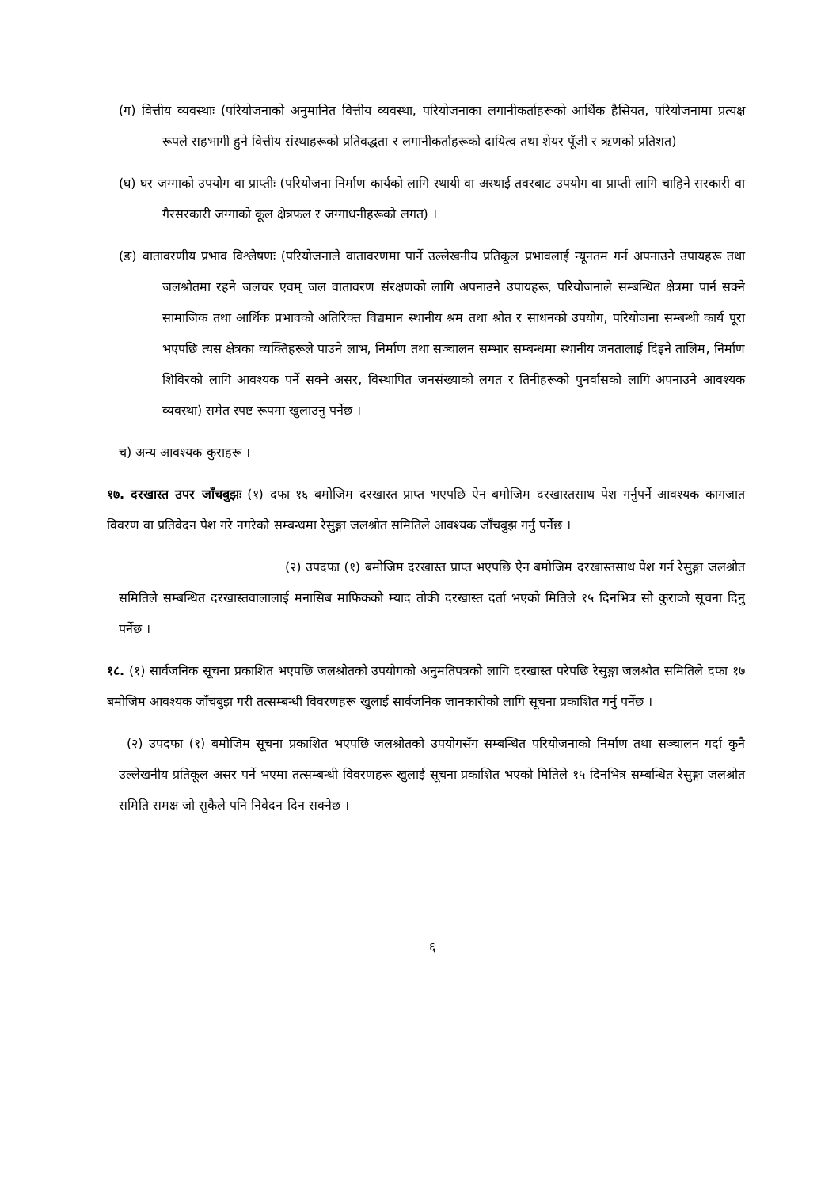(ग) वित्तीय व्यवस्थाः (परियोजनाको अनुमानित वित्तीय व्यवस्था, परियोजनाका लगानीकर्ताहरूको आर्थिक हैसियत, परियोजनामा प्रत्यक्ष रूपले सहभागी हुने वित्तीय संस्थाहरूको प्रतिवद्धता र लगानीकर्ताहरूको दायित्व तथा शेयर पूँजी र ऋणको प्रतिशत)
(घ) घर जग्गाको उपयोग वा प्राप्तीः (परियोजना निर्माण कार्यको लागि स्थायी वा अस्थाई तवरबाट उपयोग वा प्राप्ती लागि चाहिने सरकारी वा गैरसरकारी जग्गाको कूल क्षेत्रफल र जग्गाधनीहरूको लगत) ।
(ङ) वातावरणीय प्रभाव विश्लेषणः (परियोजनाले वातावरणमा पार्ने उल्लेखनीय प्रतिकूल प्रभावलाई न्यूनतम गर्न अपनाउने उपायहरू तथा जलश्रोतमा रहने जलचर एवम् जल वातावरण संरक्षणको लागि अपनाउने उपायहरू, परियोजनाले सम्बन्धित क्षेत्रमा पार्न सक्ने सामाजिक तथा आर्थिक प्रभावको अतिरिक्त विद्यमान स्थानीय श्रम तथा श्रोत र साधनको उपयोग, परियोजना सम्बन्धी कार्य पूरा भएपछि त्यस क्षेत्रका व्यक्तिहरूले पाउने लाभ, निर्माण तथा सञ्चालन सम्भार सम्बन्धमा स्थानीय जनतालाई दिइने तालिम, निर्माण शिविरको लागि आवश्यक पर्ने सक्ने असर, विस्थापित जनसंख्याको लगत र तिनीहरूको पुनर्वासको लागि अपनाउने आवश्यक व्यवस्था) समेत स्पष्ट रूपमा खुलाउनु पर्नेछ ।
च) अन्य आवश्यक कुराहरू ।
१७. दरखास्त उपर जाँचबुझः (१) दफा १६ बमोजिम दरखास्त प्राप्त भएपछि ऐन बमोजिम दरखास्तसाथ पेश गर्नुपर्ने आवश्यक कागजात विवरण वा प्रतिवेदन पेश गरे नगरेको सम्बन्धमा रेसुङ्गा जलश्रोत समितिले आवश्यक जाँचबुझ गर्नु पर्नेछ ।
(२) उपदफा (१) बमोजिम दरखास्त प्राप्त भएपछि ऐन बमोजिम दरखास्तसाथ पेश गर्न रेसुङ्गा जलश्रोत समितिले सम्बन्धित दरखास्तवालालाई मनासिब माफिकको म्याद तोकी दरखास्त दर्ता भएको मितिले १५ दिनभित्र सो कुराको सूचना दिनु पर्नेछ ।
१८. (१) सार्वजनिक सूचना प्रकाशित भएपछि जलश्रोतको उपयोगको अनुमतिपत्रको लागि दरखास्त परेपछि रेसुङ्गा जलश्रोत समितिले दफा १७ बमोजिम आवश्यक जाँचबुझ गरी तत्सम्बन्धी विवरणहरू खुलाई सार्वजनिक जानकारीको लागि सूचना प्रकाशित गर्नु पर्नेछ ।
(२) उपदफा (१) बमोजिम सूचना प्रकाशित भएपछि जलश्रोतको उपयोगसँग सम्बन्धित परियोजनाको निर्माण तथा सञ्चालन गर्दा कुनै उल्लेखनीय प्रतिकूल असर पर्ने भएमा तत्सम्बन्धी विवरणहरू खुलाई सूचना प्रकाशित भएको मितिले १५ दिनभित्र सम्बन्धित रेसुङ्गा जलश्रोत समिति समक्ष जो सुकैले पनि निवेदन दिन सक्नेछ ।
६